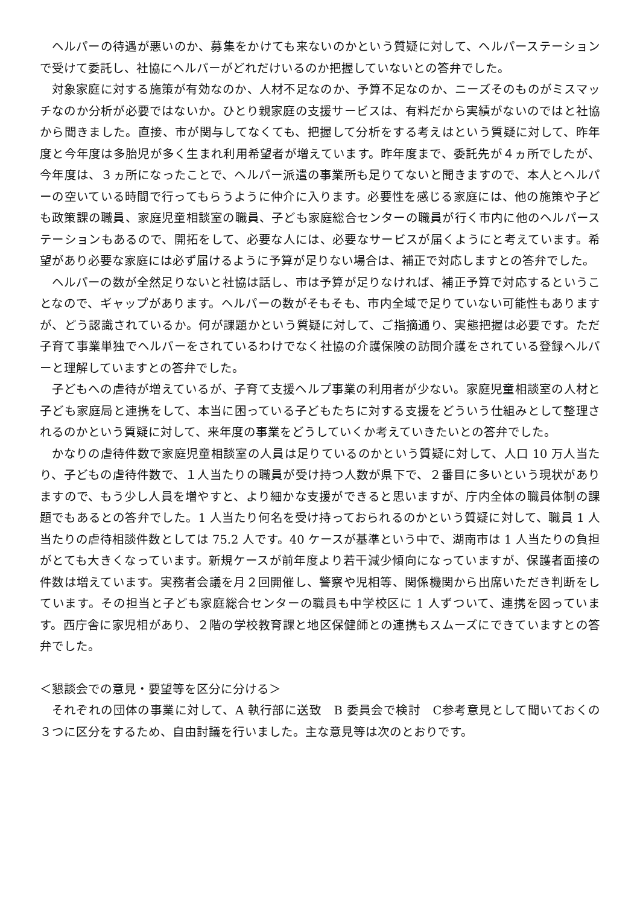ヘルパーの待遇が悪いのか、募集をかけても来ないのかという質疑に対して、ヘルパーステーションで受けて委託し、社協にヘルパーがどれだけいるのか把握していないとの答弁でした。
対象家庭に対する施策が有効なのか、人材不足なのか、予算不足なのか、ニーズそのものがミスマッチなのか分析が必要ではないか。ひとり親家庭の支援サービスは、有料だから実績がないのではと社協から聞きました。直接、市が関与してなくても、把握して分析をする考えはという質疑に対して、昨年度と今年度は多胎児が多く生まれ利用希望者が増えています。昨年度まで、委託先が４ヵ所でしたが、今年度は、３ヵ所になったことで、ヘルパー派遣の事業所も足りてないと聞きますので、本人とヘルパーの空いている時間で行ってもらうように仲介に入ります。必要性を感じる家庭には、他の施策や子ども政策課の職員、家庭児童相談室の職員、子ども家庭総合センターの職員が行く市内に他のヘルパーステーションもあるので、開拓をして、必要な人には、必要なサービスが届くようにと考えています。希望があり必要な家庭には必ず届けるように予算が足りない場合は、補正で対応しますとの答弁でした。
ヘルパーの数が全然足りないと社協は話し、市は予算が足りなければ、補正予算で対応するということなので、ギャップがあります。ヘルパーの数がそもそも、市内全域で足りていない可能性もありますが、どう認識されているか。何が課題かという質疑に対して、ご指摘通り、実態把握は必要です。ただ子育て事業単独でヘルパーをされているわけでなく社協の介護保険の訪問介護をされている登録ヘルパーと理解していますとの答弁でした。
子どもへの虐待が増えているが、子育て支援ヘルプ事業の利用者が少ない。家庭児童相談室の人材と子ども家庭局と連携をして、本当に困っている子どもたちに対する支援をどういう仕組みとして整理されるのかという質疑に対して、来年度の事業をどうしていくか考えていきたいとの答弁でした。
かなりの虐待件数で家庭児童相談室の人員は足りているのかという質疑に対して、人口 10 万人当たり、子どもの虐待件数で、１人当たりの職員が受け持つ人数が県下で、２番目に多いという現状がありますので、もう少し人員を増やすと、より細かな支援ができると思いますが、庁内全体の職員体制の課題でもあるとの答弁でした。1 人当たり何名を受け持っておられるのかという質疑に対して、職員 1 人当たりの虐待相談件数としては 75.2 人です。40 ケースが基準という中で、湖南市は 1 人当たりの負担がとても大きくなっています。新規ケースが前年度より若干減少傾向になっていますが、保護者面接の件数は増えています。実務者会議を月２回開催し、警察や児相等、関係機関から出席いただき判断をしています。その担当と子ども家庭総合センターの職員も中学校区に 1 人ずついて、連携を図っています。西庁舎に家児相があり、２階の学校教育課と地区保健師との連携もスムーズにできていますとの答弁でした。
＜懇談会での意見・要望等を区分に分ける＞
それぞれの団体の事業に対して、A 執行部に送致　B 委員会で検討　C参考意見として聞いておくの３つに区分をするため、自由討議を行いました。主な意見等は次のとおりです。